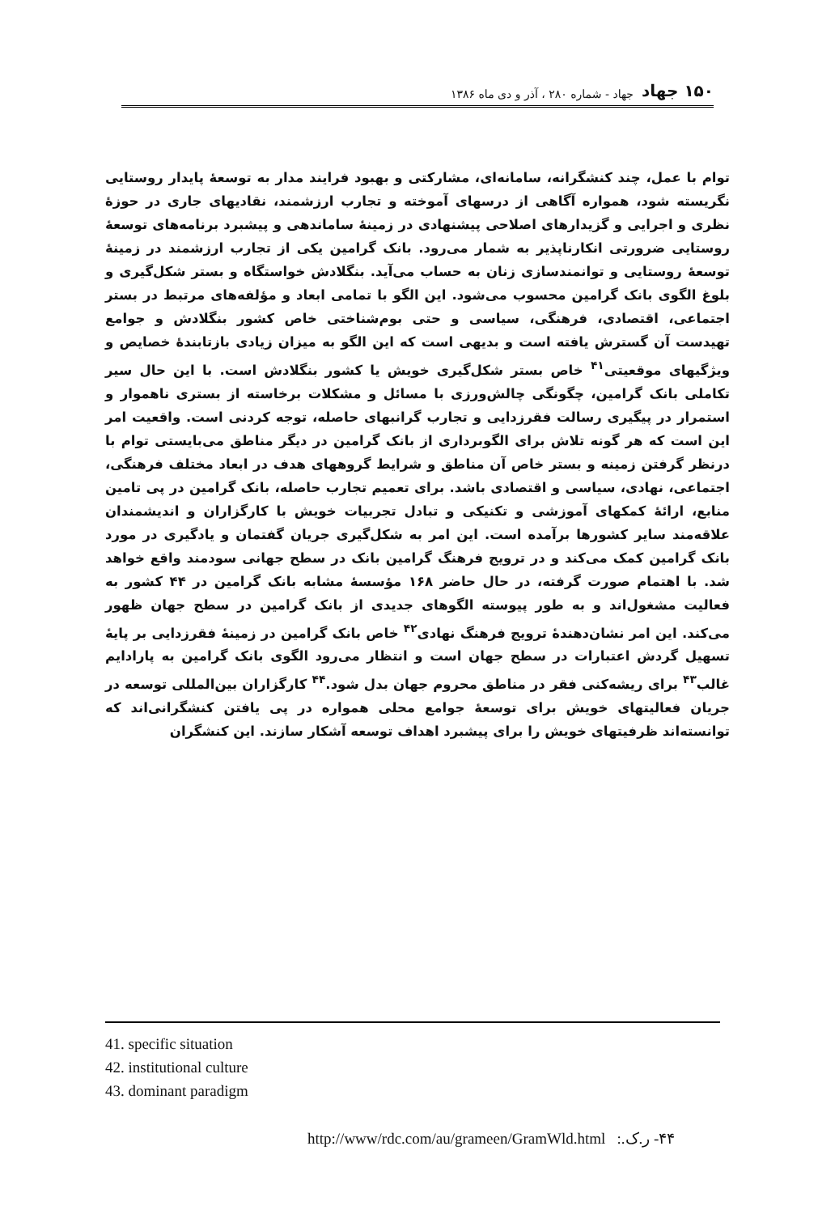۱۵۰ جهاد جهاد - شماره ۲۸۰ ، آذر و دی ماه ۱۳۸۶
توام با عمل، چند کنشگرانه، سامانه‌ای، مشارکتی و بهبود فرایند مدار به توسعهٔ پایدار روستایی نگریسته شود، همواره آگاهی از درسهای آموخته و تجارب ارزشمند، نقادیهای جاری در حوزهٔ نظری و اجرایی و گزیدارهای اصلاحی پیشنهادی در زمینهٔ ساماندهی و پیشبرد برنامه‌های توسعهٔ روستایی ضرورتی انکارناپذیر به شمار می‌رود. بانک گرامین یکی از تجارب ارزشمند در زمینهٔ توسعهٔ روستایی و توانمندسازی زنان به حساب می‌آید. بنگلادش خواستگاه و بستر شکل‌گیری و بلوغ الگوی بانک گرامین محسوب می‌شود. این الگو با تمامی ابعاد و مؤلفه‌های مرتبط در بستر اجتماعی، اقتصادی، فرهنگی، سیاسی و حتی بوم‌شناختی خاص کشور بنگلادش و جوامع تهیدست آن گسترش یافته است و بدیهی است که این الگو به میزان زیادی بازتابندهٔ خصایص و ویژگیهای موقعیتی<sup>۴۱</sup> خاص بستر شکل‌گیری خویش یا کشور بنگلادش است. با این حال سیر تکاملی بانک گرامین، چگونگی چالش‌ورزی با مسائل و مشکلات برخاسته از بستری ناهموار و استمرار در پیگیری رسالت فقرزدایی و تجارب گرانبهای حاصله، توجه کردنی است. واقعیت امر این است که هر گونه تلاش برای الگوبرداری از بانک گرامین در دیگر مناطق می‌بایستی توام با درنظر گرفتن زمینه و بستر خاص آن مناطق و شرایط گروههای هدف در ابعاد مختلف فرهنگی، اجتماعی، نهادی، سیاسی و اقتصادی باشد. برای تعمیم تجارب حاصله، بانک گرامین در پی تامین منابع، ارائهٔ کمکهای آموزشی و تکنیکی و تبادل تجربیات خویش با کارگزاران و اندیشمندان علاقه‌مند سایر کشورها برآمده است. این امر به شکل‌گیری جریان گفتمان و یادگیری در مورد بانک گرامین کمک می‌کند و در ترویج فرهنگ گرامین بانک در سطح جهانی سودمند واقع خواهد شد. با اهتمام صورت گرفته، در حال حاضر ۱۶۸ مؤسسهٔ مشابه بانک گرامین در ۴۴ کشور به فعالیت مشغول‌اند و به طور پیوسته الگوهای جدیدی از بانک گرامین در سطح جهان ظهور می‌کند. این امر نشان‌دهندهٔ ترویج فرهنگ نهادی<sup>۴۲</sup> خاص بانک گرامین در زمینهٔ فقرزدایی بر پایهٔ تسهیل گردش اعتبارات در سطح جهان است و انتظار می‌رود الگوی بانک گرامین به پارادایم غالب<sup>۴۳</sup> برای ریشه‌کنی فقر در مناطق محروم جهان بدل شود.<sup>۴۴</sup> کارگزاران بین‌المللی توسعه در جریان فعالیتهای خویش برای توسعهٔ جوامع محلی همواره در پی یافتن کنشگرانی‌اند که توانسته‌اند ظرفیتهای خویش را برای پیشبرد اهداف توسعه آشکار سازند. این کنشگران
41. specific situation
42. institutional culture
43. dominant paradigm
http://www/rdc.com/au/grameen/GramWld.html ۴۴- ر.ک.: